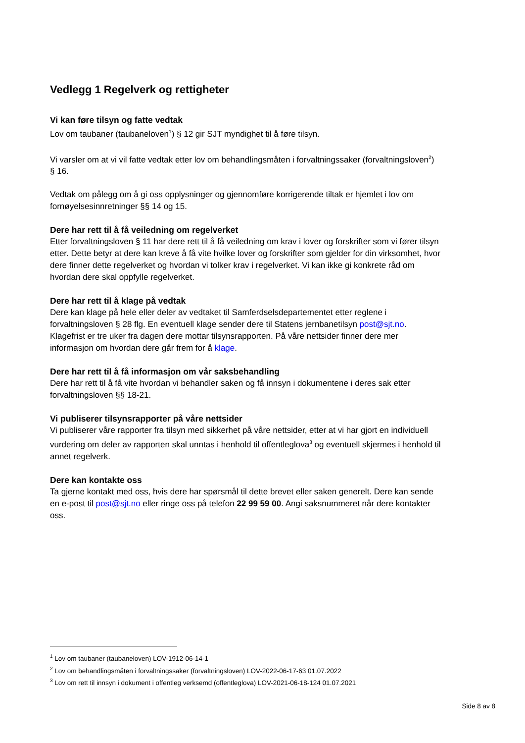Vedlegg 1 Regelverk og rettigheter
Vi kan føre tilsyn og fatte vedtak
Lov om taubaner (taubaneloven<sup>1</sup>) § 12 gir SJT myndighet til å føre tilsyn.
Vi varsler om at vi vil fatte vedtak etter lov om behandlingsmåten i forvaltningssaker (forvaltningsloven<sup>2</sup>) § 16.
Vedtak om pålegg om å gi oss opplysninger og gjennomføre korrigerende tiltak er hjemlet i lov om fornøyelsesinnretninger §§ 14 og 15.
Dere har rett til å få veiledning om regelverket
Etter forvaltningsloven § 11 har dere rett til å få veiledning om krav i lover og forskrifter som vi fører tilsyn etter. Dette betyr at dere kan kreve å få vite hvilke lover og forskrifter som gjelder for din virksomhet, hvor dere finner dette regelverket og hvordan vi tolker krav i regelverket. Vi kan ikke gi konkrete råd om hvordan dere skal oppfylle regelverket.
Dere har rett til å klage på vedtak
Dere kan klage på hele eller deler av vedtaket til Samferdselsdepartementet etter reglene i forvaltningsloven § 28 flg. En eventuell klage sender dere til Statens jernbanetilsyn post@sjt.no. Klagefrist er tre uker fra dagen dere mottar tilsynsrapporten. På våre nettsider finner dere mer informasjon om hvordan dere går frem for å klage.
Dere har rett til å få informasjon om vår saksbehandling
Dere har rett til å få vite hvordan vi behandler saken og få innsyn i dokumentene i deres sak etter forvaltningsloven §§ 18-21.
Vi publiserer tilsynsrapporter på våre nettsider
Vi publiserer våre rapporter fra tilsyn med sikkerhet på våre nettsider, etter at vi har gjort en individuell vurdering om deler av rapporten skal unntas i henhold til offentleglova<sup>3</sup> og eventuell skjermes i henhold til annet regelverk.
Dere kan kontakte oss
Ta gjerne kontakt med oss, hvis dere har spørsmål til dette brevet eller saken generelt. Dere kan sende en e-post til post@sjt.no eller ringe oss på telefon 22 99 59 00. Angi saksnummeret når dere kontakter oss.
<sup>1</sup> Lov om taubaner (taubaneloven) LOV-1912-06-14-1
<sup>2</sup> Lov om behandlingsmåten i forvaltningssaker (forvaltningsloven) LOV-2022-06-17-63 01.07.2022
<sup>3</sup> Lov om rett til innsyn i dokument i offentleg verksemd (offentleglova) LOV-2021-06-18-124 01.07.2021
Side 8 av 8